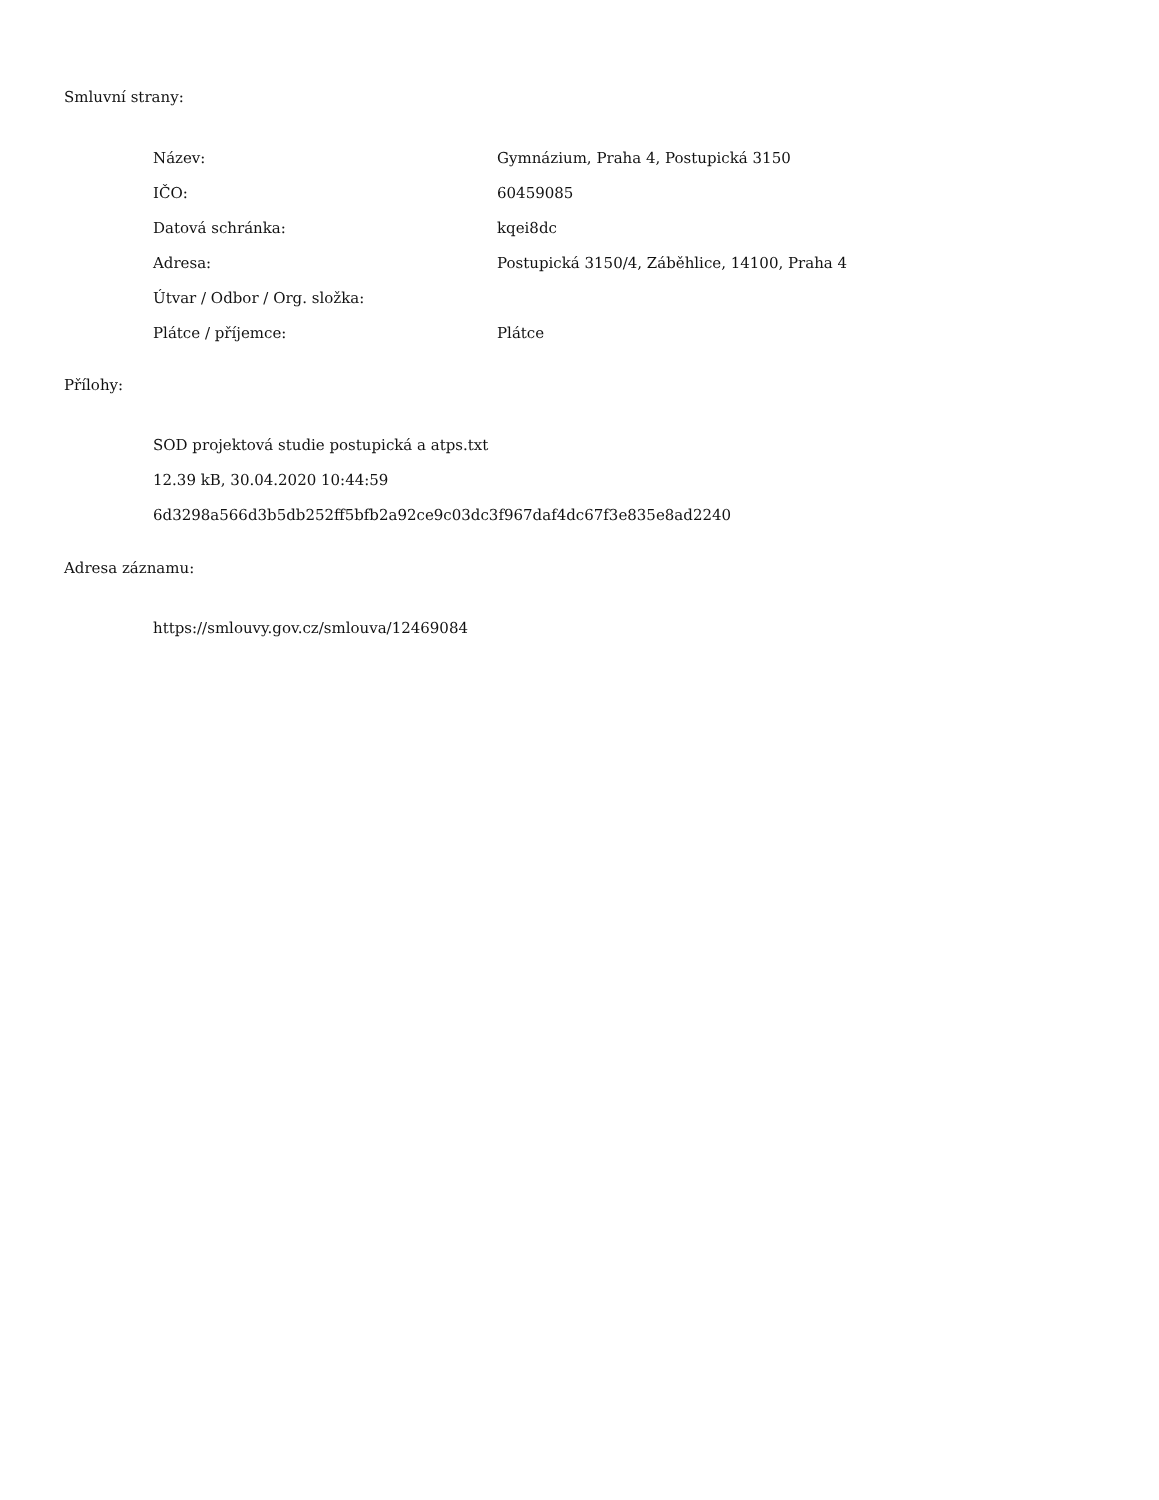Smluvní strany:
| Název: | Gymnázium, Praha 4, Postupická 3150 |
| IČO: | 60459085 |
| Datová schránka: | kqei8dc |
| Adresa: | Postupická 3150/4, Záběhlice, 14100, Praha 4 |
| Útvar / Odbor / Org. složka: | |
| Plátce / příjemce: | Plátce |
Přílohy:
SOD projektová studie postupická a atps.txt
12.39 kB, 30.04.2020 10:44:59
6d3298a566d3b5db252ff5bfb2a92ce9c03dc3f967daf4dc67f3e835e8ad2240
Adresa záznamu:
https://smlouvy.gov.cz/smlouva/12469084